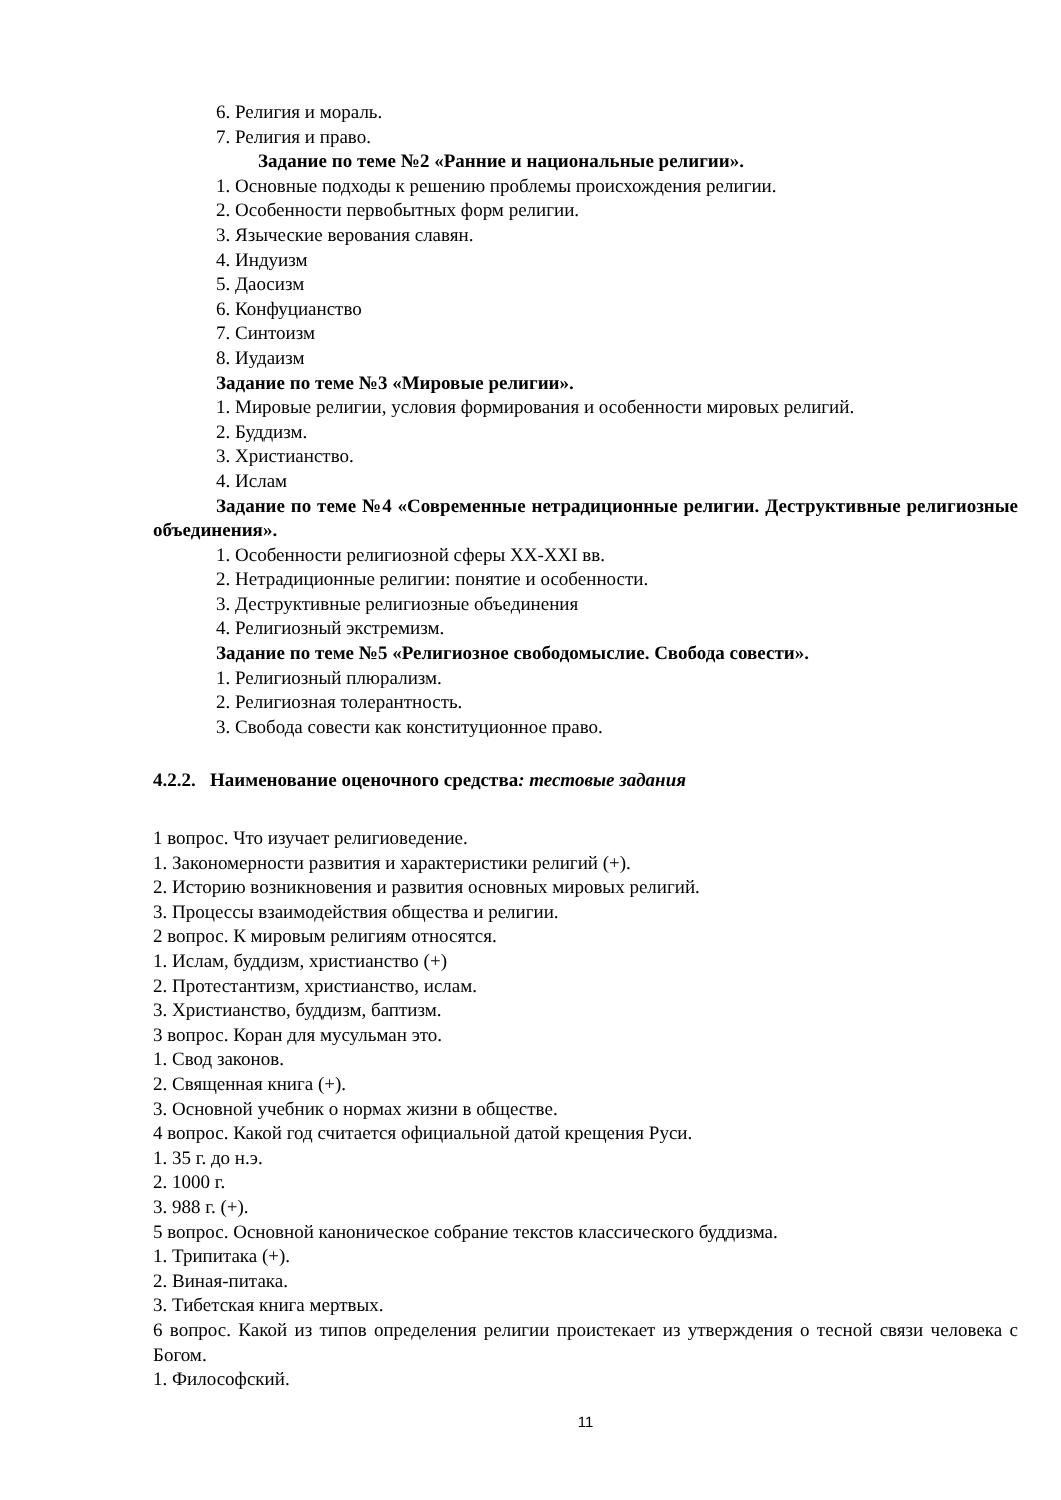6. Религия и мораль.
7. Религия и право.
Задание по теме №2 «Ранние и национальные религии».
1. Основные подходы к решению проблемы происхождения религии.
2. Особенности первобытных форм религии.
3. Языческие верования славян.
4. Индуизм
5. Даосизм
6. Конфуцианство
7. Синтоизм
8. Иудаизм
Задание по теме №3 «Мировые религии».
1. Мировые религии, условия формирования и особенности мировых религий.
2. Буддизм.
3. Христианство.
4. Ислам
Задание по теме №4 «Современные нетрадиционные религии. Деструктивные религиозные объединения».
1. Особенности религиозной сферы XX-XXI вв.
2. Нетрадиционные религии: понятие и особенности.
3. Деструктивные религиозные объединения
4. Религиозный экстремизм.
Задание по теме №5 «Религиозное свободомыслие. Свобода совести».
1. Религиозный плюрализм.
2. Религиозная толерантность.
3. Свобода совести как конституционное право.
4.2.2. Наименование оценочного средства: тестовые задания
1 вопрос. Что изучает религиоведение.
1. Закономерности развития и характеристики религий (+).
2. Историю возникновения и развития основных мировых религий.
3. Процессы взаимодействия общества и религии.
2 вопрос. К мировым религиям относятся.
1. Ислам, буддизм, христианство (+)
2. Протестантизм, христианство, ислам.
3. Христианство, буддизм, баптизм.
3 вопрос. Коран для мусульман это.
1. Свод законов.
2. Священная книга (+).
3. Основной учебник о нормах жизни в обществе.
4 вопрос. Какой год считается официальной датой крещения Руси.
1. 35 г. до н.э.
2. 1000 г.
3. 988 г. (+).
5 вопрос. Основной каноническое собрание текстов классического буддизма.
1. Трипитака (+).
2. Виная-питака.
3. Тибетская книга мертвых.
6 вопрос. Какой из типов определения религии проистекает из утверждения о тесной связи человека с Богом.
1. Философский.
11